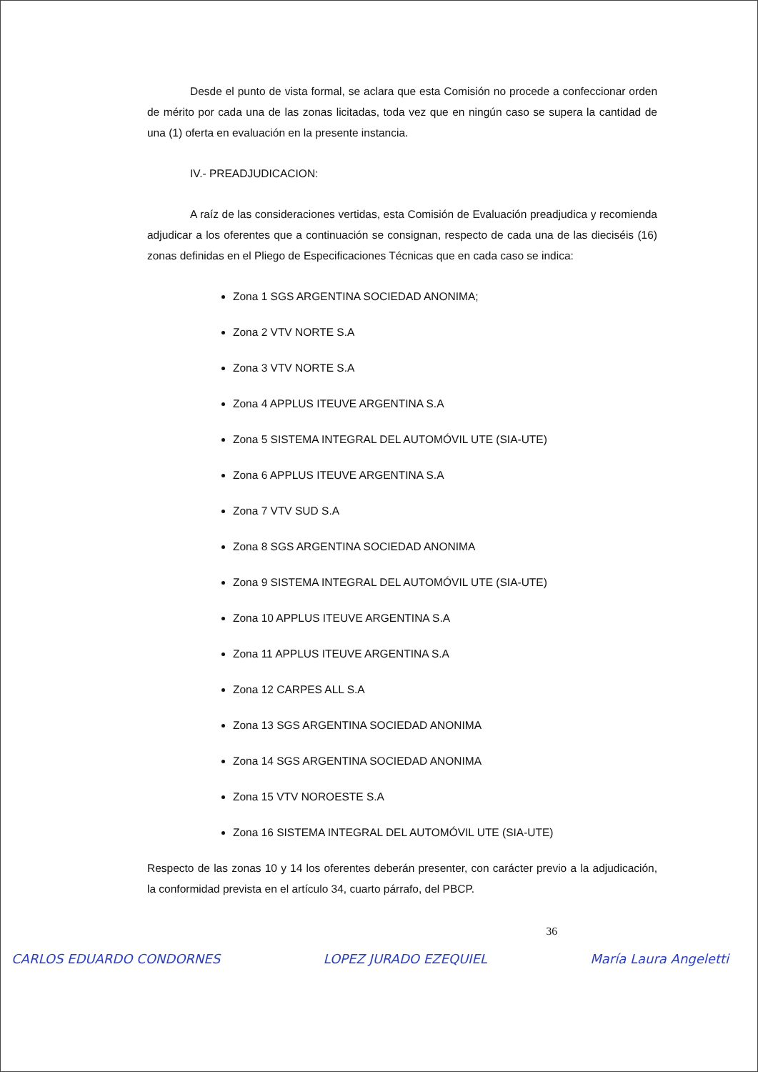Desde el punto de vista formal, se aclara que esta Comisión no procede a confeccionar orden de mérito por cada una de las zonas licitadas, toda vez que en ningún caso se supera la cantidad de una (1) oferta en evaluación en la presente instancia.
IV.- PREADJUDICACION:
A raíz de las consideraciones vertidas, esta Comisión de Evaluación preadjudica y recomienda adjudicar a los oferentes que a continuación se consignan, respecto de cada una de las dieciséis (16) zonas definidas en el Pliego de Especificaciones Técnicas que en cada caso se indica:
Zona 1 SGS ARGENTINA SOCIEDAD ANONIMA;
Zona 2 VTV NORTE S.A
Zona 3 VTV NORTE S.A
Zona 4 APPLUS ITEUVE ARGENTINA S.A
Zona 5 SISTEMA INTEGRAL DEL AUTOMÓVIL UTE (SIA-UTE)
Zona 6 APPLUS ITEUVE ARGENTINA S.A
Zona 7 VTV SUD S.A
Zona 8 SGS ARGENTINA SOCIEDAD ANONIMA
Zona 9 SISTEMA INTEGRAL DEL AUTOMÓVIL UTE (SIA-UTE)
Zona 10 APPLUS ITEUVE ARGENTINA S.A
Zona 11 APPLUS ITEUVE ARGENTINA S.A
Zona 12 CARPES ALL S.A
Zona 13 SGS ARGENTINA SOCIEDAD ANONIMA
Zona 14 SGS ARGENTINA SOCIEDAD ANONIMA
Zona 15 VTV NOROESTE S.A
Zona 16 SISTEMA INTEGRAL DEL AUTOMÓVIL UTE (SIA-UTE)
Respecto de las zonas 10 y 14 los oferentes deberán presenter, con carácter previo a la adjudicación, la conformidad prevista en el artículo 34, cuarto párrafo, del PBCP.
36
CARLOS EDUARDO CONDORNES LOPEZ JURADO EZEQUIEL María Laura Angeletti